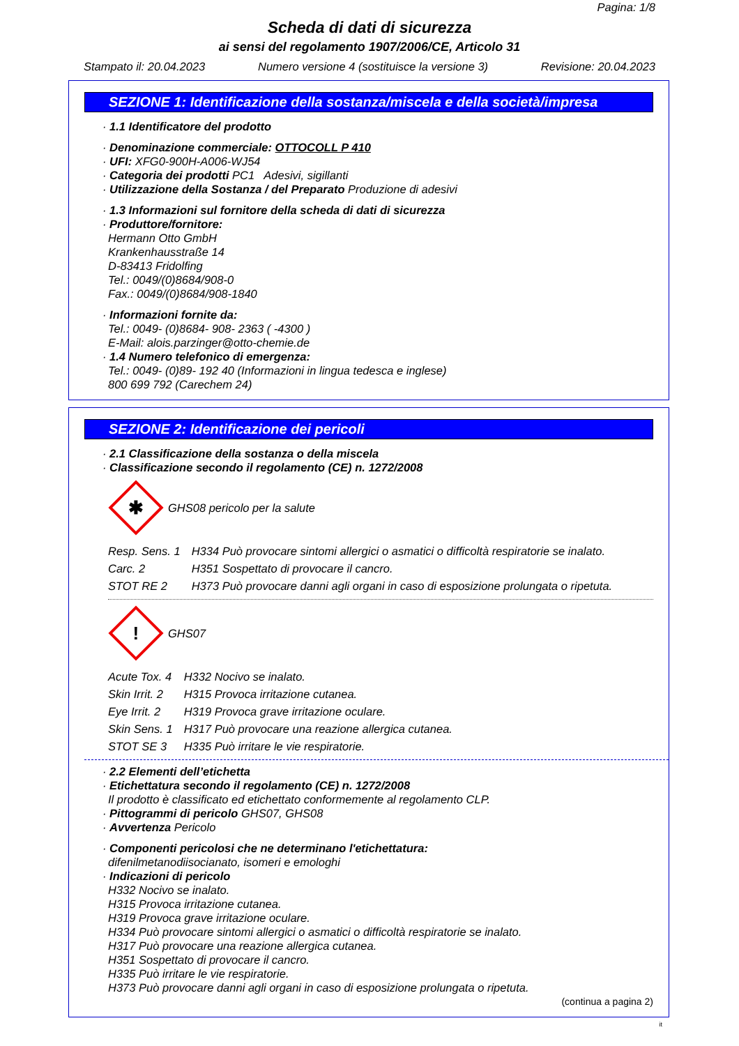Pagina: 1/8
Scheda di dati di sicurezza
ai sensi del regolamento 1907/2006/CE, Articolo 31
Stampato il: 20.04.2023 Numero versione 4 (sostituisce la versione 3) Revisione: 20.04.2023
SEZIONE 1: Identificazione della sostanza/miscela e della società/impresa
· 1.1 Identificatore del prodotto
· Denominazione commerciale: OTTOCOLL P 410
· UFI: XFG0-900H-A006-WJ54
· Categoria dei prodotti PC1 Adesivi, sigillanti
· Utilizzazione della Sostanza / del Preparato Produzione di adesivi
· 1.3 Informazioni sul fornitore della scheda di dati di sicurezza
· Produttore/fornitore:
Hermann Otto GmbH
Krankenhausstraße 14
D-83413 Fridolfing
Tel.: 0049/(0)8684/908-0
Fax.: 0049/(0)8684/908-1840
· Informazioni fornite da:
Tel.: 0049- (0)8684- 908- 2363 ( -4300 )
E-Mail: alois.parzinger@otto-chemie.de
· 1.4 Numero telefonico di emergenza:
Tel.: 0049- (0)89- 192 40 (Informazioni in lingua tedesca e inglese)
800 699 792 (Carechem 24)
SEZIONE 2: Identificazione dei pericoli
· 2.1 Classificazione della sostanza o della miscela
· Classificazione secondo il regolamento (CE) n. 1272/2008
✱
GHS08 pericolo per la salute
| Resp. Sens. 1 | H334 Può provocare sintomi allergici o asmatici o difficoltà respiratorie se inalato. |
| Carc. 2 | H351 Sospettato di provocare il cancro. |
| STOT RE 2 | H373 Può provocare danni agli organi in caso di esposizione prolungata o ripetuta. |
!
GHS07
| Acute Tox. 4 | H332 Nocivo se inalato. |
| Skin Irrit. 2 | H315 Provoca irritazione cutanea. |
| Eye Irrit. 2 | H319 Provoca grave irritazione oculare. |
| Skin Sens. 1 | H317 Può provocare una reazione allergica cutanea. |
| STOT SE 3 | H335 Può irritare le vie respiratorie. |
· 2.2 Elementi dell’etichetta
· Etichettatura secondo il regolamento (CE) n. 1272/2008
Il prodotto è classificato ed etichettato conformemente al regolamento CLP.
· Pittogrammi di pericolo GHS07, GHS08
· Avvertenza Pericolo
· Componenti pericolosi che ne determinano l'etichettatura:
difenilmetanodiisocianato, isomeri e emologhi
· Indicazioni di pericolo
H332 Nocivo se inalato.
H315 Provoca irritazione cutanea.
H319 Provoca grave irritazione oculare.
H334 Può provocare sintomi allergici o asmatici o difficoltà respiratorie se inalato.
H317 Può provocare una reazione allergica cutanea.
H351 Sospettato di provocare il cancro.
H335 Può irritare le vie respiratorie.
H373 Può provocare danni agli organi in caso di esposizione prolungata o ripetuta.
(continua a pagina 2)
it